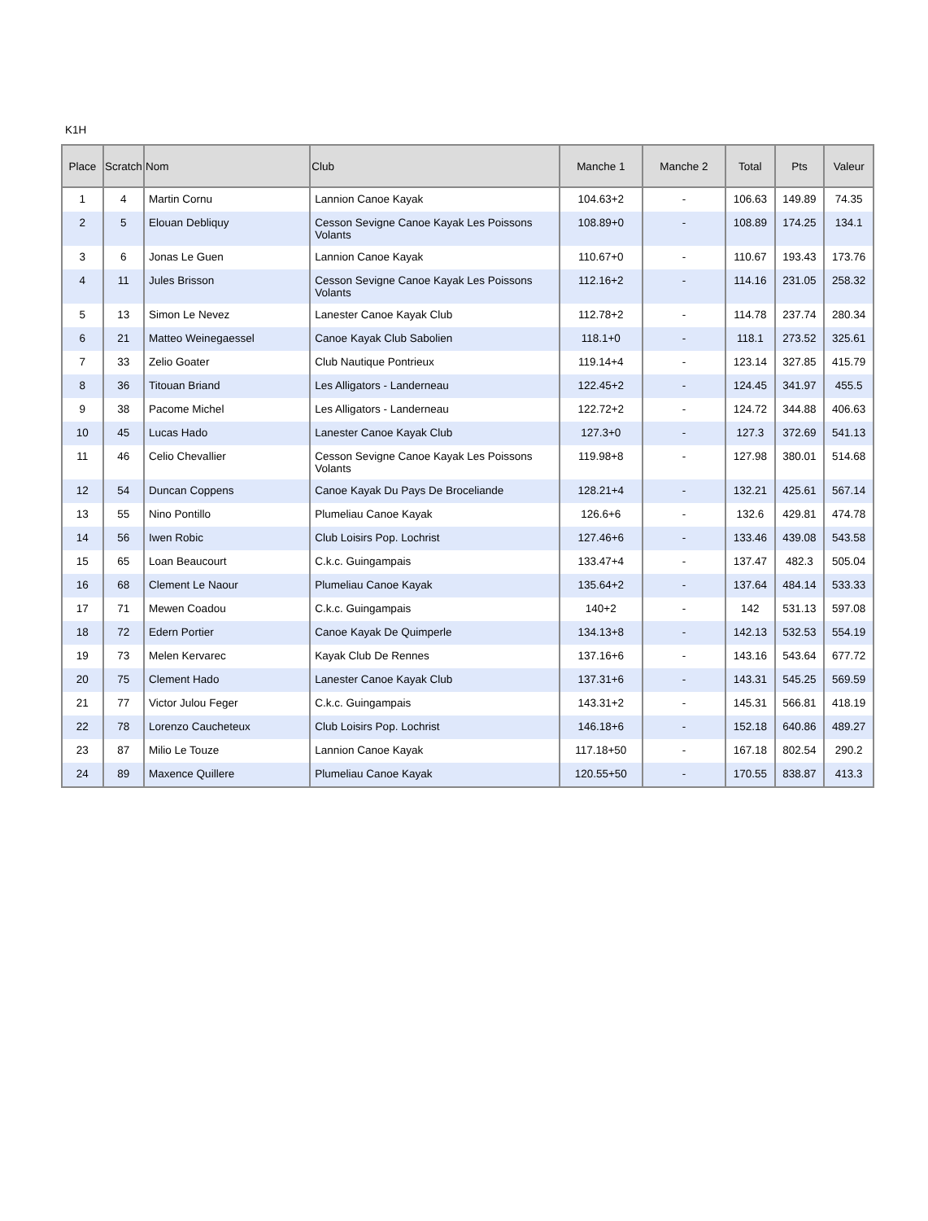K1H
| Place | Scratch | Nom | Club | Manche 1 | Manche 2 | Total | Pts | Valeur |
| --- | --- | --- | --- | --- | --- | --- | --- | --- |
| 1 | 4 | Martin Cornu | Lannion Canoe Kayak | 104.63+2 | - | 106.63 | 149.89 | 74.35 |
| 2 | 5 | Elouan Debliquy | Cesson Sevigne Canoe Kayak Les Poissons Volants | 108.89+0 | - | 108.89 | 174.25 | 134.1 |
| 3 | 6 | Jonas Le Guen | Lannion Canoe Kayak | 110.67+0 | - | 110.67 | 193.43 | 173.76 |
| 4 | 11 | Jules Brisson | Cesson Sevigne Canoe Kayak Les Poissons Volants | 112.16+2 | - | 114.16 | 231.05 | 258.32 |
| 5 | 13 | Simon Le Nevez | Lanester Canoe Kayak Club | 112.78+2 | - | 114.78 | 237.74 | 280.34 |
| 6 | 21 | Matteo Weinegaessel | Canoe Kayak Club Sabolien | 118.1+0 | - | 118.1 | 273.52 | 325.61 |
| 7 | 33 | Zelio Goater | Club Nautique Pontrieux | 119.14+4 | - | 123.14 | 327.85 | 415.79 |
| 8 | 36 | Titouan Briand | Les Alligators - Landerneau | 122.45+2 | - | 124.45 | 341.97 | 455.5 |
| 9 | 38 | Pacome Michel | Les Alligators - Landerneau | 122.72+2 | - | 124.72 | 344.88 | 406.63 |
| 10 | 45 | Lucas Hado | Lanester Canoe Kayak Club | 127.3+0 | - | 127.3 | 372.69 | 541.13 |
| 11 | 46 | Celio Chevallier | Cesson Sevigne Canoe Kayak Les Poissons Volants | 119.98+8 | - | 127.98 | 380.01 | 514.68 |
| 12 | 54 | Duncan Coppens | Canoe Kayak Du Pays De Broceliande | 128.21+4 | - | 132.21 | 425.61 | 567.14 |
| 13 | 55 | Nino Pontillo | Plumeliau Canoe Kayak | 126.6+6 | - | 132.6 | 429.81 | 474.78 |
| 14 | 56 | Iwen Robic | Club Loisirs Pop. Lochrist | 127.46+6 | - | 133.46 | 439.08 | 543.58 |
| 15 | 65 | Loan Beaucourt | C.k.c. Guingampais | 133.47+4 | - | 137.47 | 482.3 | 505.04 |
| 16 | 68 | Clement Le Naour | Plumeliau Canoe Kayak | 135.64+2 | - | 137.64 | 484.14 | 533.33 |
| 17 | 71 | Mewen Coadou | C.k.c. Guingampais | 140+2 | - | 142 | 531.13 | 597.08 |
| 18 | 72 | Edern Portier | Canoe Kayak De Quimperle | 134.13+8 | - | 142.13 | 532.53 | 554.19 |
| 19 | 73 | Melen Kervarec | Kayak Club De Rennes | 137.16+6 | - | 143.16 | 543.64 | 677.72 |
| 20 | 75 | Clement Hado | Lanester Canoe Kayak Club | 137.31+6 | - | 143.31 | 545.25 | 569.59 |
| 21 | 77 | Victor Julou Feger | C.k.c. Guingampais | 143.31+2 | - | 145.31 | 566.81 | 418.19 |
| 22 | 78 | Lorenzo Caucheteux | Club Loisirs Pop. Lochrist | 146.18+6 | - | 152.18 | 640.86 | 489.27 |
| 23 | 87 | Milio Le Touze | Lannion Canoe Kayak | 117.18+50 | - | 167.18 | 802.54 | 290.2 |
| 24 | 89 | Maxence Quillere | Plumeliau Canoe Kayak | 120.55+50 | - | 170.55 | 838.87 | 413.3 |